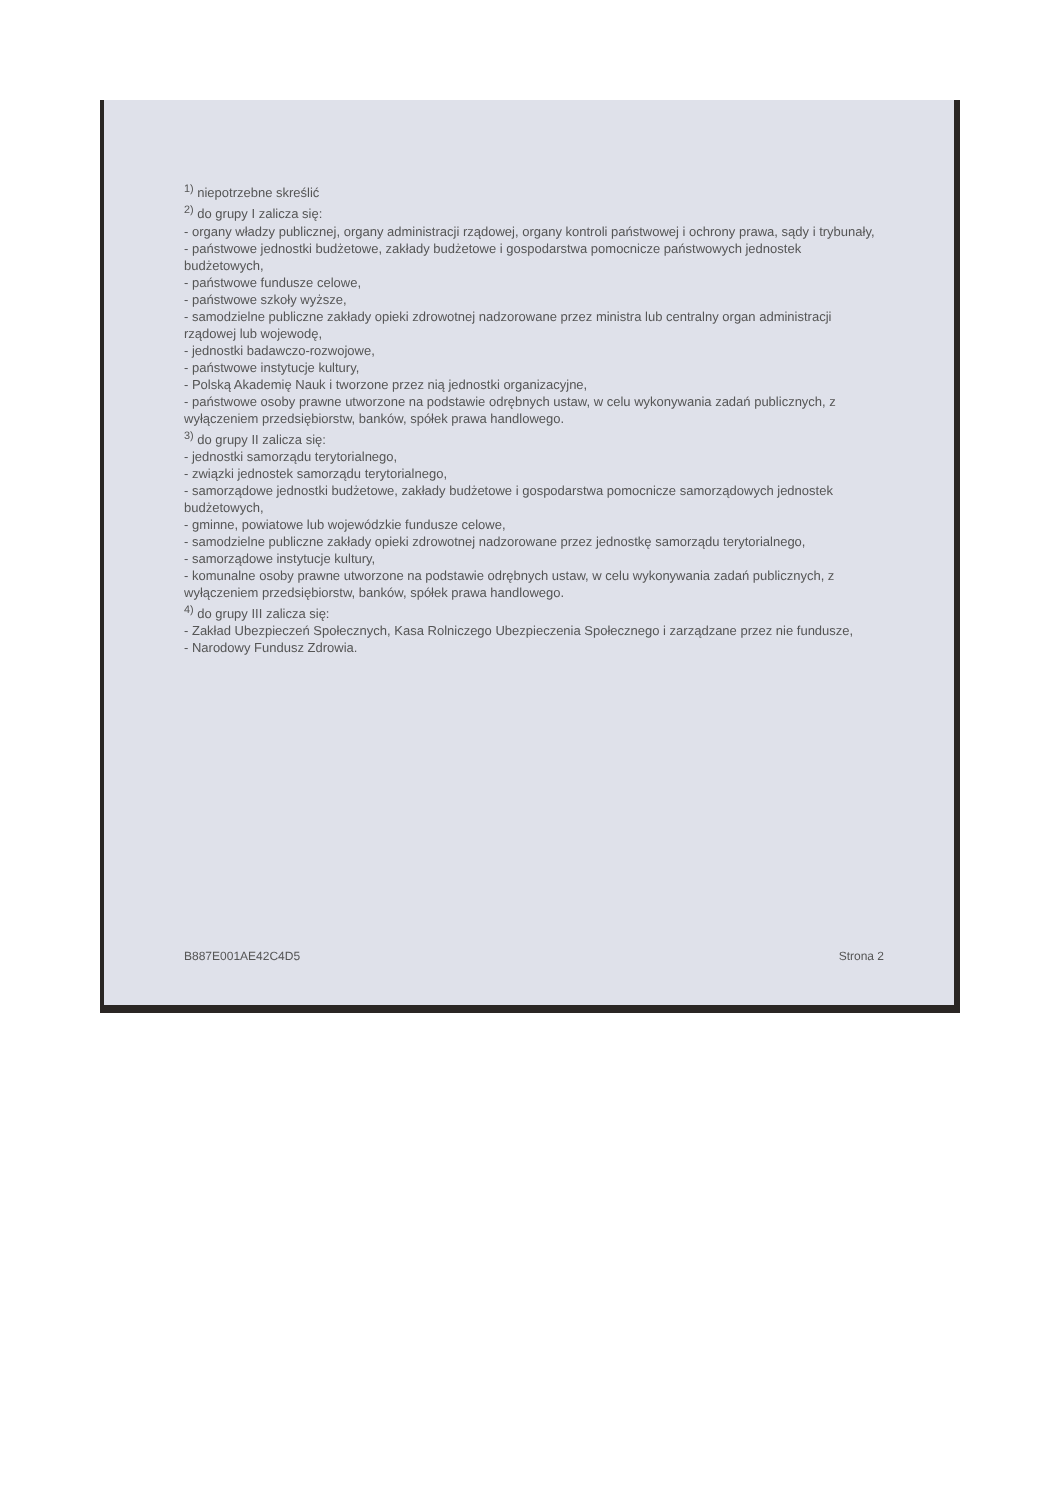<sup>1)</sup> niepotrzebne skreślić
<sup>2)</sup> do grupy I zalicza się:
- organy władzy publicznej, organy administracji rządowej, organy kontroli państwowej i ochrony prawa, sądy i trybunały,
- państwowe jednostki budżetowe, zakłady budżetowe i gospodarstwa pomocnicze państwowych jednostek budżetowych,
- państwowe fundusze celowe,
- państwowe szkoły wyższe,
- samodzielne publiczne zakłady opieki zdrowotnej nadzorowane przez ministra lub centralny organ administracji rządowej lub wojewodę,
- jednostki badawczo-rozwojowe,
- państwowe instytucje kultury,
- Polską Akademię Nauk i tworzone przez nią jednostki organizacyjne,
- państwowe osoby prawne utworzone na podstawie odrębnych ustaw, w celu wykonywania zadań publicznych, z wyłączeniem przedsiębiorstw, banków, spółek prawa handlowego.
<sup>3)</sup> do grupy II zalicza się:
- jednostki samorządu terytorialnego,
- związki jednostek samorządu terytorialnego,
- samorządowe jednostki budżetowe, zakłady budżetowe i gospodarstwa pomocnicze samorządowych jednostek budżetowych,
- gminne, powiatowe lub wojewódzkie fundusze celowe,
- samodzielne publiczne zakłady opieki zdrowotnej nadzorowane przez jednostkę samorządu terytorialnego,
- samorządowe instytucje kultury,
- komunalne osoby prawne utworzone na podstawie odrębnych ustaw, w celu wykonywania zadań publicznych, z wyłączeniem przedsiębiorstw, banków, spółek prawa handlowego.
<sup>4)</sup> do grupy III zalicza się:
- Zakład Ubezpieczeń Społecznych, Kasa Rolniczego Ubezpieczenia Społecznego i zarządzane przez nie fundusze,
- Narodowy Fundusz Zdrowia.
B887E001AE42C4D5 Strona 2